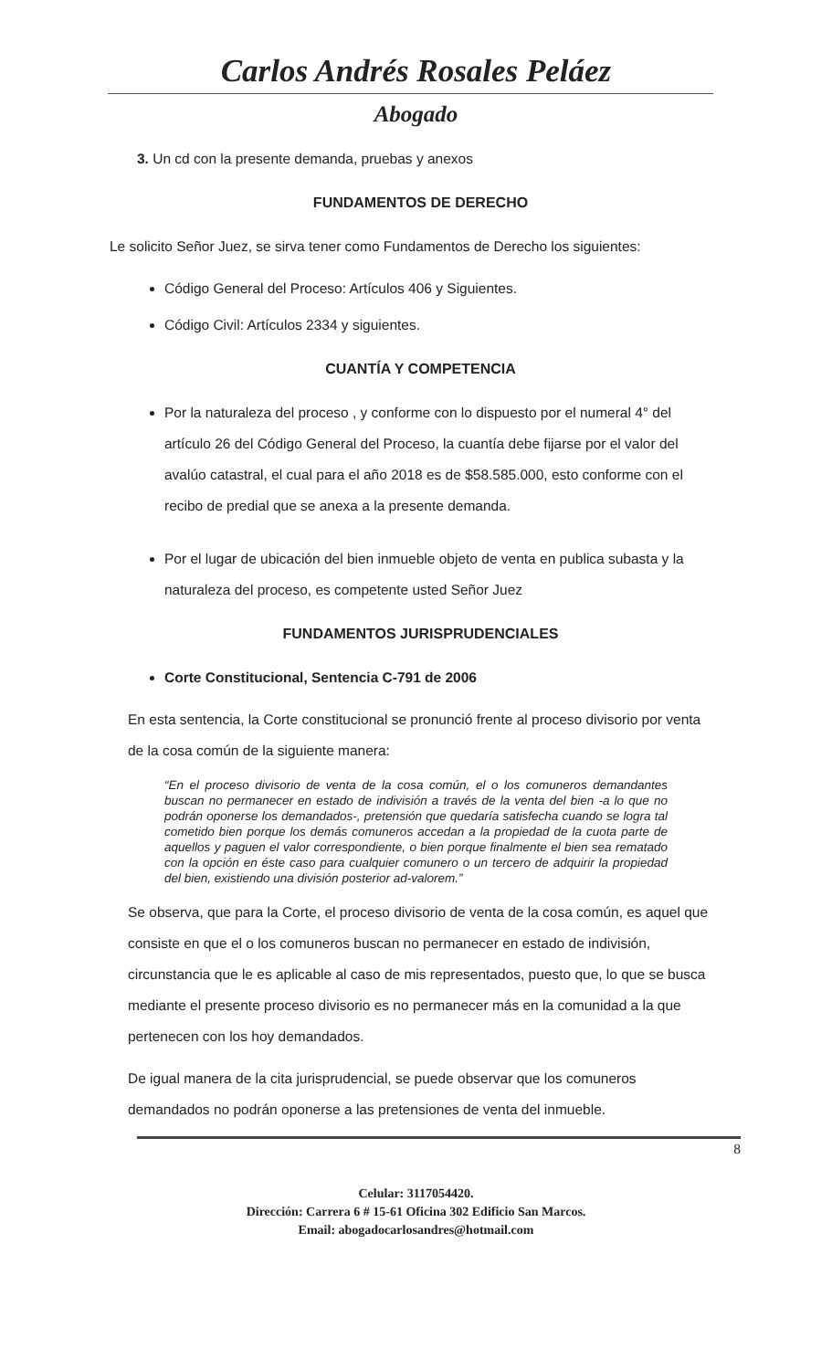Carlos Andrés Rosales Peláez
Abogado
3. Un cd con la presente demanda, pruebas y anexos
FUNDAMENTOS DE DERECHO
Le solicito Señor Juez, se sirva tener como Fundamentos de Derecho los siguientes:
Código General del Proceso: Artículos 406 y Siguientes.
Código Civil: Artículos 2334 y siguientes.
CUANTÍA Y COMPETENCIA
Por la naturaleza del proceso , y conforme con lo dispuesto por el numeral 4° del artículo 26 del Código General del Proceso, la cuantía debe fijarse por el valor del avalúo catastral, el cual para el año 2018 es de $58.585.000, esto conforme con el recibo de predial que se anexa a la presente demanda.
Por el lugar de ubicación del bien inmueble objeto de venta en publica subasta y la naturaleza del proceso, es competente usted Señor Juez
FUNDAMENTOS JURISPRUDENCIALES
Corte Constitucional, Sentencia C-791 de 2006
En esta sentencia, la Corte constitucional se pronunció frente al proceso divisorio por venta de la cosa común de la siguiente manera:
“En el proceso divisorio de venta de la cosa común, el o los comuneros demandantes buscan no permanecer en estado de indivisión a través de la venta del bien -a lo que no podrán oponerse los demandados-, pretensión que quedaría satisfecha cuando se logra tal cometido bien porque los demás comuneros accedan a la propiedad de la cuota parte de aquellos y paguen el valor correspondiente, o bien porque finalmente el bien sea rematado con la opción en éste caso para cualquier comunero o un tercero de adquirir la propiedad del bien, existiendo una división posterior ad-valorem.”
Se observa, que para la Corte, el proceso divisorio de venta de la cosa común, es aquel que consiste en que el o los comuneros buscan no permanecer en estado de indivisión, circunstancia que le es aplicable al caso de mis representados, puesto que, lo que se busca mediante el presente proceso divisorio es no permanecer más en la comunidad a la que pertenecen con los hoy demandados.
De igual manera de la cita jurisprudencial, se puede observar que los comuneros demandados no podrán oponerse a las pretensiones de venta del inmueble.
8
Celular: 3117054420.
Dirección: Carrera 6 # 15-61 Oficina 302 Edificio San Marcos.
Email: abogadocarlosandres@hotmail.com